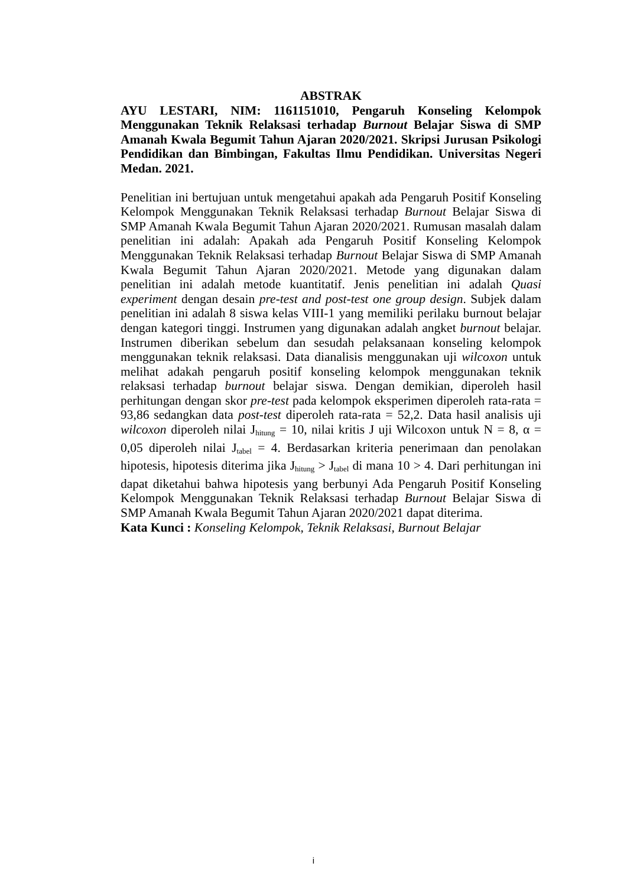ABSTRAK
AYU LESTARI, NIM: 1161151010, Pengaruh Konseling Kelompok Menggunakan Teknik Relaksasi terhadap Burnout Belajar Siswa di SMP Amanah Kwala Begumit Tahun Ajaran 2020/2021. Skripsi Jurusan Psikologi Pendidikan dan Bimbingan, Fakultas Ilmu Pendidikan. Universitas Negeri Medan. 2021.
Penelitian ini bertujuan untuk mengetahui apakah ada Pengaruh Positif Konseling Kelompok Menggunakan Teknik Relaksasi terhadap Burnout Belajar Siswa di SMP Amanah Kwala Begumit Tahun Ajaran 2020/2021. Rumusan masalah dalam penelitian ini adalah: Apakah ada Pengaruh Positif Konseling Kelompok Menggunakan Teknik Relaksasi terhadap Burnout Belajar Siswa di SMP Amanah Kwala Begumit Tahun Ajaran 2020/2021. Metode yang digunakan dalam penelitian ini adalah metode kuantitatif. Jenis penelitian ini adalah Quasi experiment dengan desain pre-test and post-test one group design. Subjek dalam penelitian ini adalah 8 siswa kelas VIII-1 yang memiliki perilaku burnout belajar dengan kategori tinggi. Instrumen yang digunakan adalah angket burnout belajar. Instrumen diberikan sebelum dan sesudah pelaksanaan konseling kelompok menggunakan teknik relaksasi. Data dianalisis menggunakan uji wilcoxon untuk melihat adakah pengaruh positif konseling kelompok menggunakan teknik relaksasi terhadap burnout belajar siswa. Dengan demikian, diperoleh hasil perhitungan dengan skor pre-test pada kelompok eksperimen diperoleh rata-rata = 93,86 sedangkan data post-test diperoleh rata-rata = 52,2. Data hasil analisis uji wilcoxon diperoleh nilai J<sub>hitung</sub> = 10, nilai kritis J uji Wilcoxon untuk N = 8, α = 0,05 diperoleh nilai J<sub>tabel</sub> = 4. Berdasarkan kriteria penerimaan dan penolakan hipotesis, hipotesis diterima jika J<sub>hitung</sub> > J<sub>tabel</sub> di mana 10 > 4. Dari perhitungan ini dapat diketahui bahwa hipotesis yang berbunyi Ada Pengaruh Positif Konseling Kelompok Menggunakan Teknik Relaksasi terhadap Burnout Belajar Siswa di SMP Amanah Kwala Begumit Tahun Ajaran 2020/2021 dapat diterima.
Kata Kunci : Konseling Kelompok, Teknik Relaksasi, Burnout Belajar
i